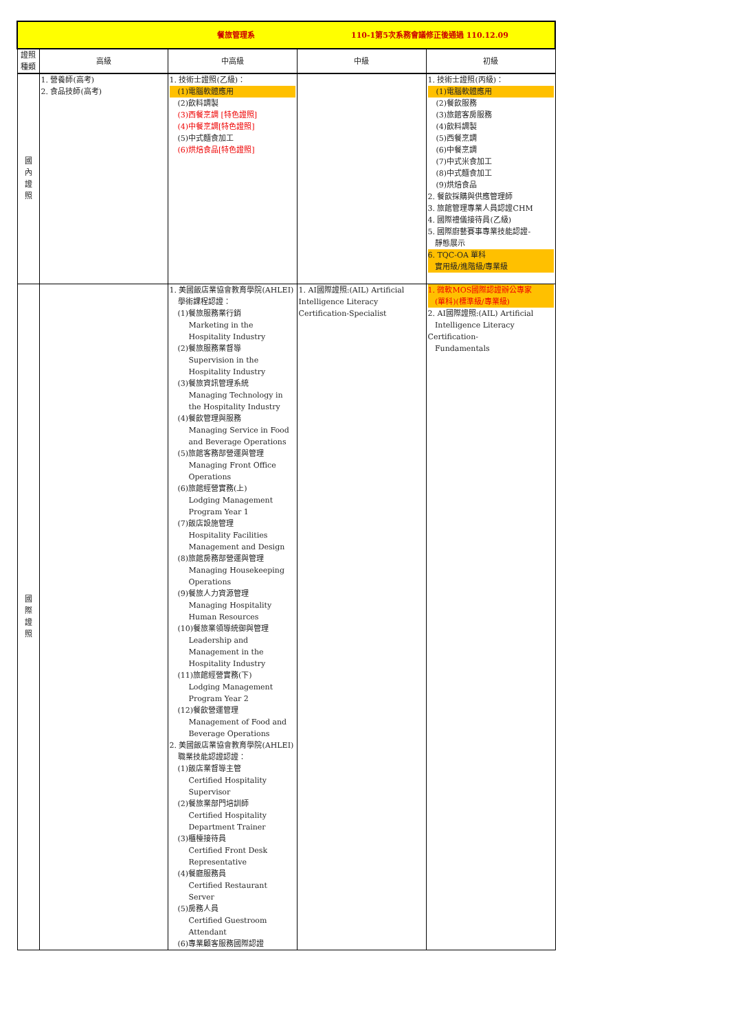| 餐旅管理系 110-1第5次系務會議修正後通過 110.12.09 | | | | |
| 證照 種類 | 高級 | 中高級 | 中級 | 初級 |
| 國 內 證 照 | 1. 營養師(高考) 2. 食品技師(高考) | 1. 技術士證照(乙級)： (1)電腦軟體應用 (2)飲料調製 (3)西餐烹調 [特色證照] (4)中餐烹調[特色證照] (5)中式麵食加工 (6)烘焙食品[特色證照] | | 1. 技術士證照(丙級)： (1)電腦軟體應用 (2)餐飲服務 (3)旅館客房服務 (4)飲料調製 (5)西餐烹調 (6)中餐烹調 (7)中式米食加工 (8)中式麵食加工 (9)烘焙食品 2. 餐飲採購與供應管理師 3. 旅館管理專業人員認證CHM 4. 國際禮儀接待員(乙級) 5. 國際廚藝賽事專業技能認證- 靜態展示 6. TQC-OA 單科 實用級/進階級/專業級 |
| 國 際 證 照 | | 1. 美國飯店業協會教育學院(AHLEI) 學術課程認證： (1)餐旅服務業行銷 Marketing in the Hospitality Industry (2)餐旅服務業督導 Supervision in the Hospitality Industry (3)餐旅資訊管理系統 Managing Technology in the Hospitality Industry (4)餐飲管理與服務 Managing Service in Food and Beverage Operations (5)旅館客務部營運與管理 Managing Front Office Operations (6)旅館經營實務(上) Lodging Management Program Year 1 (7)飯店設施管理 Hospitality Facilities Management and Design (8)旅館房務部營運與管理 Managing Housekeeping Operations (9)餐旅人力資源管理 Managing Hospitality Human Resources (10)餐旅業領導統御與管理 Leadership and Management in the Hospitality Industry (11)旅館經營實務(下) Lodging Management Program Year 2 (12)餐飲營運管理 Management of Food and Beverage Operations 2. 美國飯店業協會教育學院(AHLEI) 職業技能認證認證： (1)飯店業督導主管 Certified Hospitality Supervisor (2)餐旅業部門培訓師 Certified Hospitality Department Trainer (3)櫃檯接待員 Certified Front Desk Representative (4)餐廳服務員 Certified Restaurant Server (5)房務人員 Certified Guestroom Attendant (6)專業顧客服務國際認證 | 1. AI國際證照:(AIL) Artificial Intelligence Literacy Certification-Specialist | 1. 微軟MOS國際認證辦公專家 (單科)(標準級/專業級) 2. AI國際證照:(AIL) Artificial Intelligence Literacy Certification- Fundamentals |